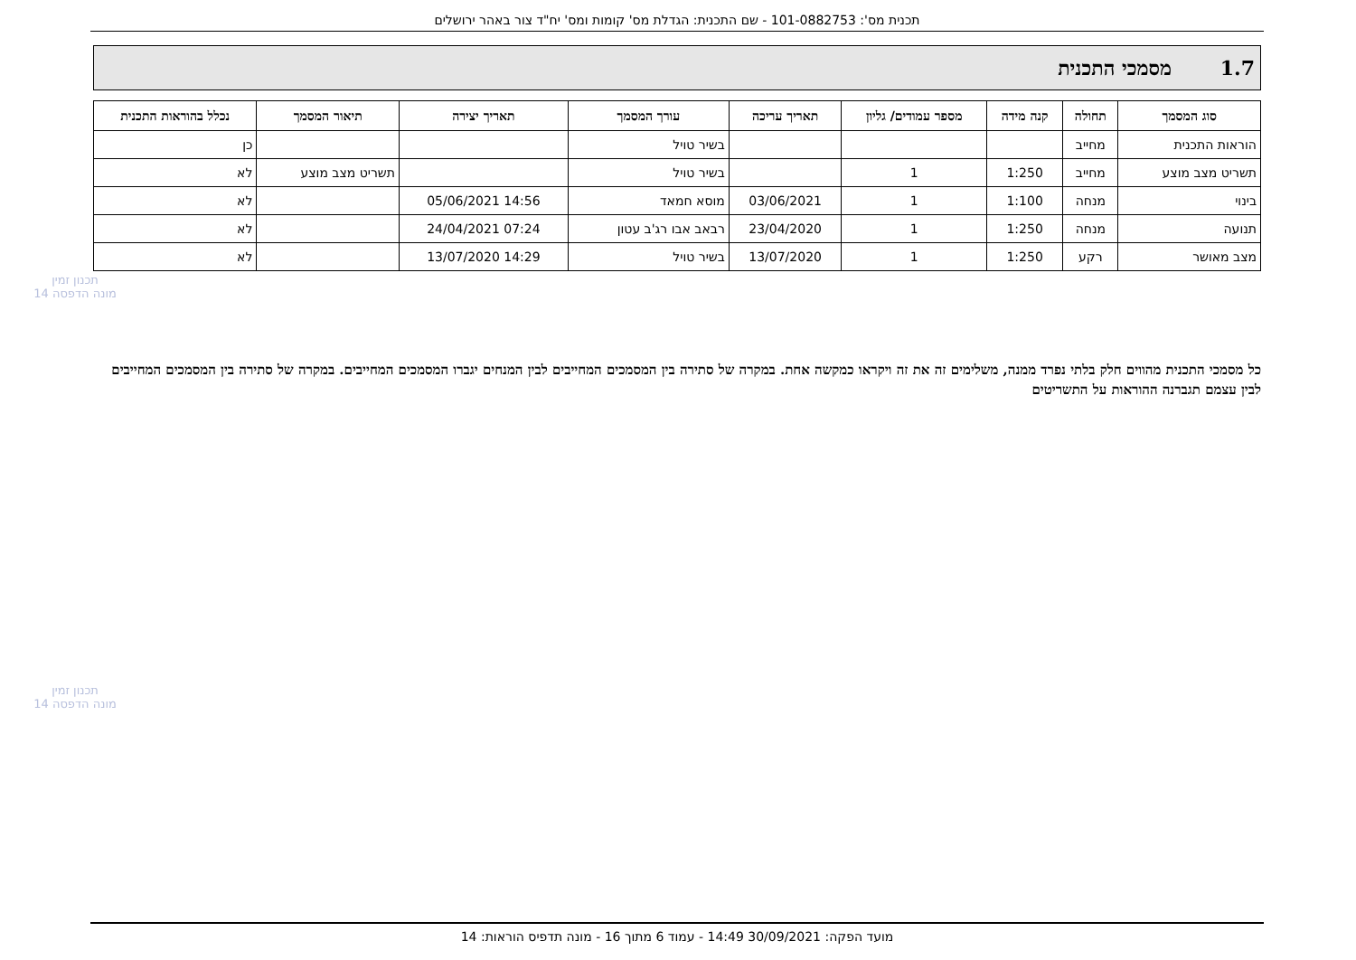תכנית מס': 101-0882753 - שם התכנית: הגדלת מס' קומות ומס' יח"ד צור באהר ירושלים
1.7 מסמכי התכנית
| סוג המסמך | תחולה | קנה מידה | מספר עמודים/ גליון | תאריך עריכה | עורך המסמך | תאריך יצירה | תיאור המסמך | נכלל בהוראות התכנית |
| --- | --- | --- | --- | --- | --- | --- | --- | --- |
| הוראות התכנית | מחייב | | | | בשיר טויל | | | כן |
| תשריט מצב מוצע | מחייב | 1:250 | 1 | | בשיר טויל | | תשריט מצב מוצע | לא |
| בינוי | מנחה | 1:100 | 1 | 03/06/2021 | מוסא חמאד | 14:56 05/06/2021 | | לא |
| תנועה | מנחה | 1:250 | 1 | 23/04/2020 | רבאב אבו רג'ב עטון | 07:24 24/04/2021 | | לא |
| מצב מאושר | רקע | 1:250 | 1 | 13/07/2020 | בשיר טויל | 14:29 13/07/2020 | | לא |
כל מסמכי התכנית מהווים חלק בלתי נפרד ממנה, משלימים זה את זה ויקראו כמקשה אחת. במקרה של סתירה בין המסמכים המחייבים לבין המנחים יגברו המסמכים המחייבים. במקרה של סתירה בין המסמכים המחייבים לבין עצמם תגברנה ההוראות על התשריטים
תכנון זמין
מונה הדפסה 14
תכנון זמין
מונה הדפסה 14
מועד הפקה: 30/09/2021 14:49 - עמוד 6 מתוך 16 - מונה תדפיס הוראות: 14